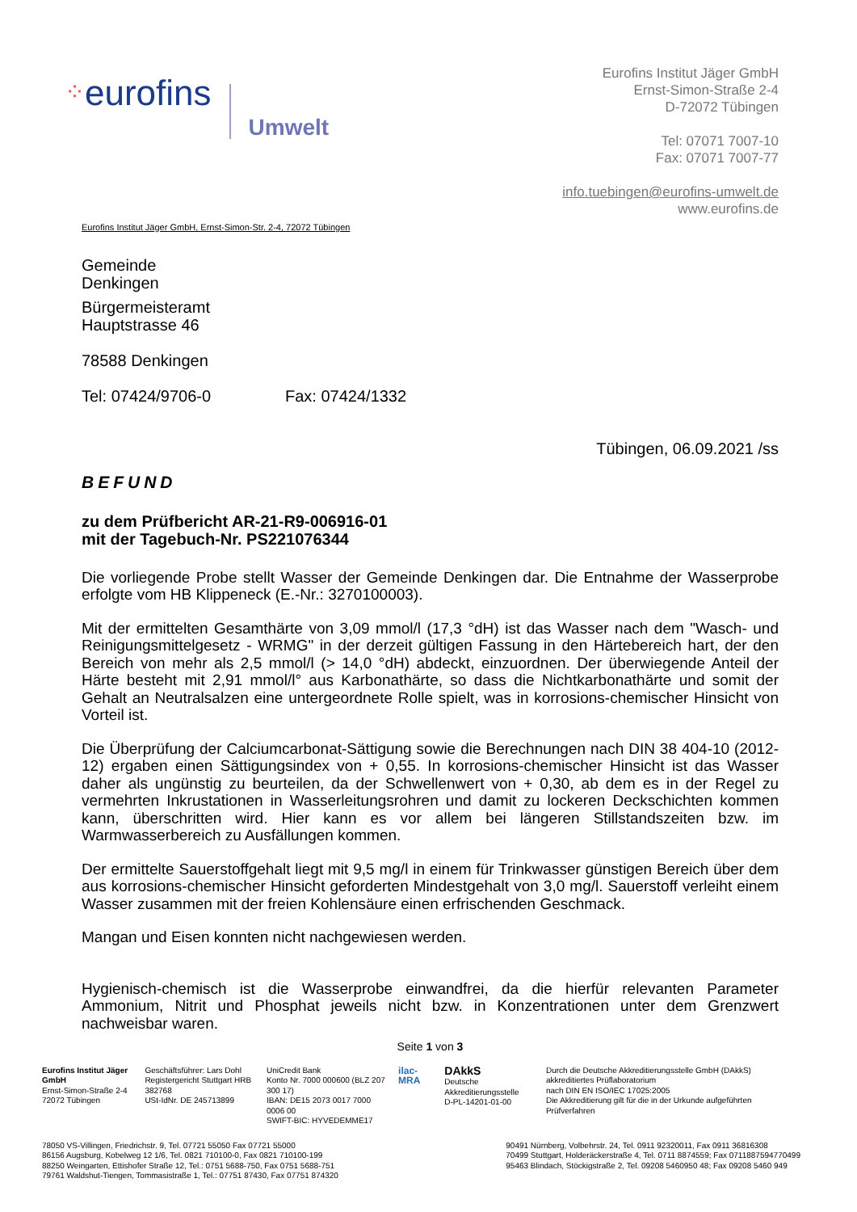⁘ eurofins
Umwelt
Eurofins Institut Jäger GmbH
Ernst-Simon-Straße 2-4
D-72072 Tübingen
Tel: 07071 7007-10
Fax: 07071 7007-77
info.tuebingen@eurofins-umwelt.de
www.eurofins.de
Eurofins Institut Jäger GmbH, Ernst-Simon-Str. 2-4, 72072 Tübingen
Gemeinde
Denkingen
Bürgermeisteramt
Hauptstrasse 46
78588 Denkingen
Tel: 07424/9706-0 Fax: 07424/1332
Tübingen, 06.09.2021 /ss
BEFUND
zu dem Prüfbericht AR-21-R9-006916-01
mit der Tagebuch-Nr. PS221076344
Die vorliegende Probe stellt Wasser der Gemeinde Denkingen dar. Die Entnahme der Wasserprobe erfolgte vom HB Klippeneck (E.-Nr.: 3270100003).
Mit der ermittelten Gesamthärte von 3,09 mmol/l (17,3 °dH) ist das Wasser nach dem "Wasch- und Reinigungsmittelgesetz - WRMG" in der derzeit gültigen Fassung in den Härtebereich hart, der den Bereich von mehr als 2,5 mmol/l (> 14,0 °dH) abdeckt, einzuordnen. Der überwiegende Anteil der Härte besteht mit 2,91 mmol/l° aus Karbonathärte, so dass die Nichtkarbonathärte und somit der Gehalt an Neutralsalzen eine untergeordnete Rolle spielt, was in korrosions-chemischer Hinsicht von Vorteil ist.
Die Überprüfung der Calciumcarbonat-Sättigung sowie die Berechnungen nach DIN 38 404-10 (2012-12) ergaben einen Sättigungsindex von + 0,55. In korrosions-chemischer Hinsicht ist das Wasser daher als ungünstig zu beurteilen, da der Schwellenwert von + 0,30, ab dem es in der Regel zu vermehrten Inkrustationen in Wasserleitungsrohren und damit zu lockeren Deckschichten kommen kann, überschritten wird. Hier kann es vor allem bei längeren Stillstandszeiten bzw. im Warmwasserbereich zu Ausfällungen kommen.
Der ermittelte Sauerstoffgehalt liegt mit 9,5 mg/l in einem für Trinkwasser günstigen Bereich über dem aus korrosions-chemischer Hinsicht geforderten Mindestgehalt von 3,0 mg/l. Sauerstoff verleiht einem Wasser zusammen mit der freien Kohlensäure einen erfrischenden Geschmack.
Mangan und Eisen konnten nicht nachgewiesen werden.
Hygienisch-chemisch ist die Wasserprobe einwandfrei, da die hierfür relevanten Parameter Ammonium, Nitrit und Phosphat jeweils nicht bzw. in Konzentrationen unter dem Grenzwert nachweisbar waren.
Seite 1 von 3
Eurofins Institut Jäger GmbH
Ernst-Simon-Straße 2-4
72072 Tübingen
Geschäftsführer: Lars Dohl
Registergericht Stuttgart HRB 382768
USt-IdNr. DE 245713899
UniCredit Bank
Konto Nr. 7000 000600 (BLZ 207 300 17)
IBAN: DE15 2073 0017 7000 0006 00
SWIFT-BIC: HYVEDEMME17
ilac-MRA
DAkkS
Deutsche Akkreditierungsstelle
D-PL-14201-01-00
Durch die Deutsche Akkreditierungsstelle GmbH (DAkkS) akkreditiertes Prüflaboratorium
nach DIN EN ISO/IEC 17025:2005
Die Akkreditierung gilt für die in der Urkunde aufgeführten Prüfverfahren
78050 VS-Villingen, Friedrichstr. 9, Tel. 07721 55050 Fax 07721 55000
86156 Augsburg, Kobelweg 12 1/6, Tel. 0821 710100-0, Fax 0821 710100-199
88250 Weingarten, Ettishofer Straße 12, Tel.: 0751 5688-750, Fax 0751 5688-751
79761 Waldshut-Tiengen, Tommasistraße 1, Tel.: 07751 87430, Fax 07751 874320
90491 Nürnberg, Volbehrstr. 24, Tel. 0911 92320011, Fax 0911 36816308
70499 Stuttgart, Holderäckerstraße 4, Tel. 0711 8874559; Fax 0711887594770499
95463 Blindach, Stöckigstraße 2, Tel. 09208 5460950 48; Fax 09208 5460 949